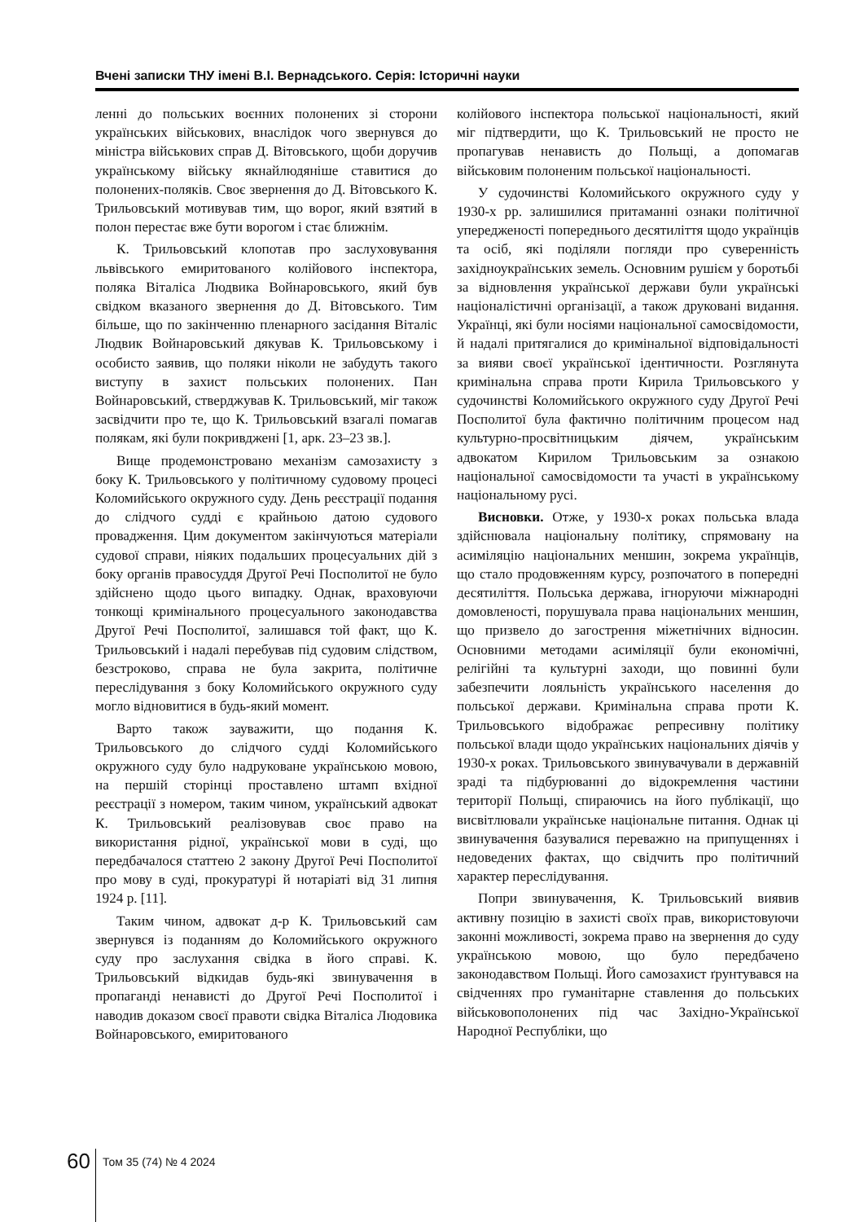Вчені записки ТНУ імені В.І. Вернадського. Серія: Історичні науки
ленні до польських воєнних полонених зі сторони українських військових, внаслідок чого звернувся до міністра військових справ Д. Вітовського, щоби доручив українському війську якнайлюдяніше ставитися до полонених-поляків. Своє звернення до Д. Вітовського К. Трильовський мотивував тим, що ворог, який взятий в полон перестає вже бути ворогом і стає ближнім.
К. Трильовський клопотав про заслуховування львівського емиритованого колійового інспектора, поляка Віталіса Людвика Войнаровського, який був свідком вказаного звернення до Д. Вітовського. Тим більше, що по закінченню пленарного засідання Віталіс Людвик Войнаровський дякував К. Трильовському і особисто заявив, що поляки ніколи не забудуть такого виступу в захист польських полонених. Пан Войнаровський, стверджував К. Трильовський, міг також засвідчити про те, що К. Трильовський взагалі помагав полякам, які були покривджені [1, арк. 23–23 зв.].
Вище продемонстровано механізм самозахисту з боку К. Трильовського у політичному судовому процесі Коломийського окружного суду. День реєстрації подання до слідчого судді є крайньою датою судового провадження. Цим документом закінчуються матеріали судової справи, ніяких подальших процесуальних дій з боку органів правосуддя Другої Речі Посполитої не було здійснено щодо цього випадку. Однак, враховуючи тонкощі кримінального процесуального законодавства Другої Речі Посполитої, залишався той факт, що К. Трильовський і надалі перебував під судовим слідством, безстроково, справа не була закрита, політичне переслідування з боку Коломийського окружного суду могло відновитися в будь-який момент.
Варто також зауважити, що подання К. Трильовського до слідчого судді Коломийського окружного суду було надруковане українською мовою, на першій сторінці проставлено штамп вхідної реєстрації з номером, таким чином, український адвокат К. Трильовський реалізовував своє право на використання рідної, української мови в суді, що передбачалося статтею 2 закону Другої Речі Посполитої про мову в суді, прокуратурі й нотаріаті від 31 липня 1924 р. [11].
Таким чином, адвокат д-р К. Трильовський сам звернувся із поданням до Коломийського окружного суду про заслухання свідка в його справі. К. Трильовський відкидав будь-які звинувачення в пропаганді ненависті до Другої Речі Посполитої і наводив доказом своєї правоти свідка Віталіса Людовика Войнаровського, емиритованого
колійового інспектора польської національності, який міг підтвердити, що К. Трильовський не просто не пропагував ненависть до Польщі, а допомагав військовим полоненим польської національності.
У судочинстві Коломийського окружного суду у 1930-х рр. залишилися притаманні ознаки політичної упередженості попереднього десятиліття щодо українців та осіб, які поділяли погляди про суверенність західноукраїнських земель. Основним рушієм у боротьбі за відновлення української держави були українські націоналістичні організації, а також друковані видання. Українці, які були носіями національної самосвідомости, й надалі притягалися до кримінальної відповідальності за вияви своєї української ідентичности. Розглянута кримінальна справа проти Кирила Трильовського у судочинстві Коломийського окружного суду Другої Речі Посполитої була фактично політичним процесом над культурно-просвітницьким діячем, українським адвокатом Кирилом Трильовським за ознакою національної самосвідомости та участі в українському національному русі.
Висновки. Отже, у 1930-х роках польська влада здійснювала національну політику, спрямовану на асиміляцію національних меншин, зокрема українців, що стало продовженням курсу, розпочатого в попередні десятиліття. Польська держава, ігноруючи міжнародні домовленості, порушувала права національних меншин, що призвело до загострення міжетнічних відносин. Основними методами асиміляції були економічні, релігійні та культурні заходи, що повинні були забезпечити лояльність українського населення до польської держави. Кримінальна справа проти К. Трильовського відображає репресивну політику польської влади щодо українських національних діячів у 1930-х роках. Трильовського звинувачували в державній зраді та підбурюванні до відокремлення частини території Польщі, спираючись на його публікації, що висвітлювали українське національне питання. Однак ці звинувачення базувалися переважно на припущеннях і недоведених фактах, що свідчить про політичний характер переслідування.
Попри звинувачення, К. Трильовський виявив активну позицію в захисті своїх прав, використовуючи законні можливості, зокрема право на звернення до суду українською мовою, що було передбачено законодавством Польщі. Його самозахист ґрунтувався на свідченнях про гуманітарне ставлення до польських військовополонених під час Західно-Української Народної Республіки, що
60
Том 35 (74) № 4 2024